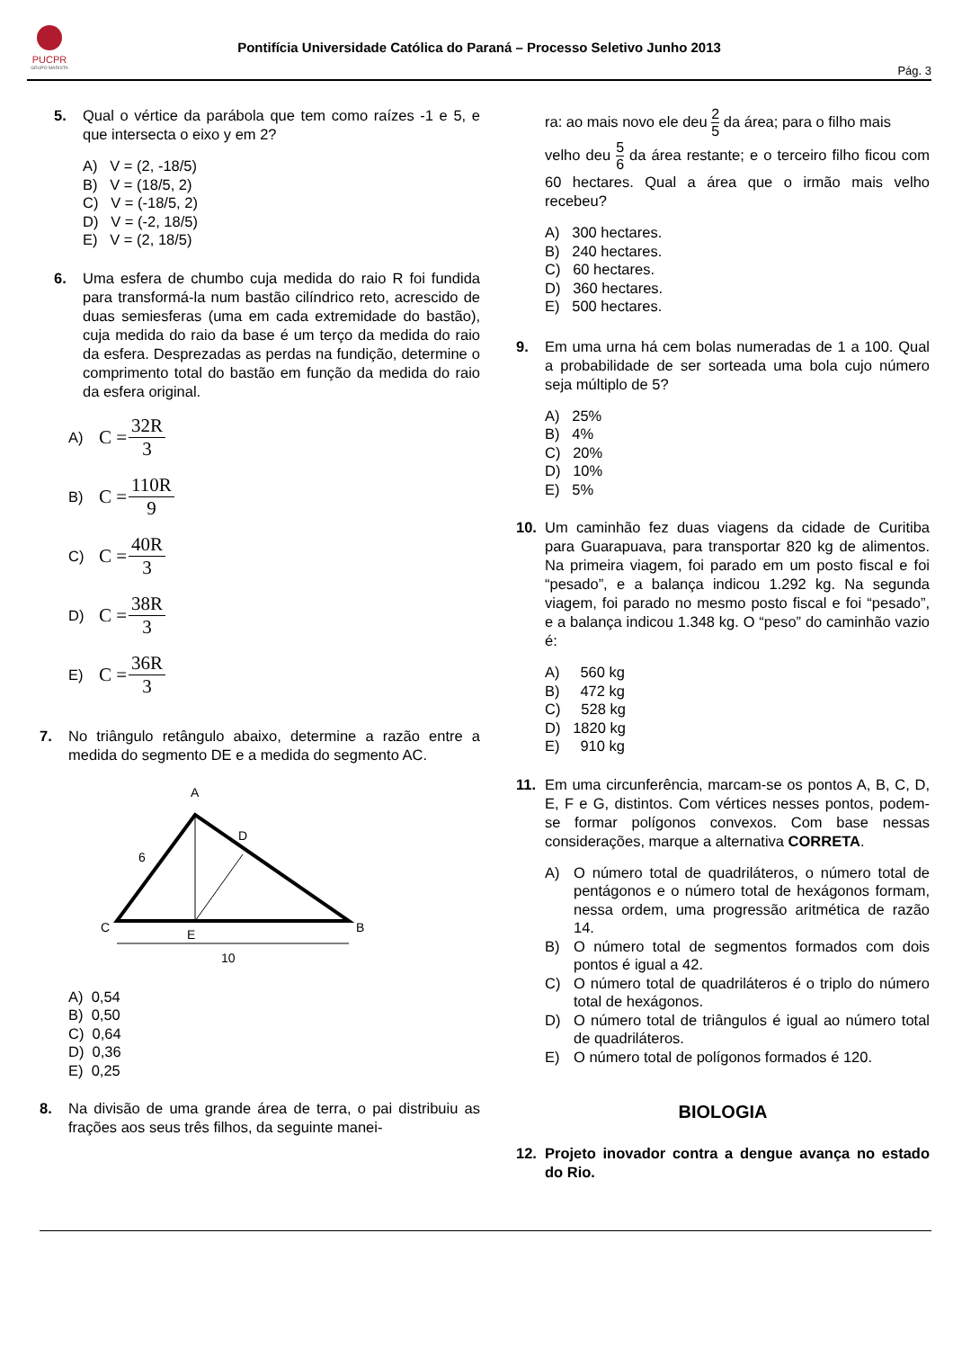PUCPR
GRUPO MARISTA
Pontifícia Universidade Católica do Paraná – Processo Seletivo Junho 2013
Pág. 3
5. Qual o vértice da parábola que tem como raízes -1 e 5, e que intersecta o eixo y em 2?
A) V = (2, -18/5)
B) V = (18/5, 2)
C) V = (-18/5, 2)
D) V = (-2, 18/5)
E) V = (2, 18/5)
6. Uma esfera de chumbo cuja medida do raio R foi fundida para transformá-la num bastão cilíndrico reto, acrescido de duas semiesferas (uma em cada extremidade do bastão), cuja medida do raio da base é um terço da medida do raio da esfera. Desprezadas as perdas na fundição, determine o comprimento total do bastão em função da medida do raio da esfera original.
A) C = 32R 3
B) C = 110R 9
C) C = 40R 3
D) C = 38R 3
E) C = 36R 3
7. No triângulo retângulo abaixo, determine a razão entre a medida do segmento DE e a medida do segmento AC.
A
D
6
C
E
B
10
A) 0,54
B) 0,50
C) 0,64
D) 0,36
E) 0,25
8. Na divisão de uma grande área de terra, o pai distribuiu as frações aos seus três filhos, da seguinte manei-
ra: ao mais novo ele deu 2 5 da área; para o filho mais
velho deu 5 6 da área restante; e o terceiro filho ficou com 60 hectares. Qual a área que o irmão mais velho recebeu?
A) 300 hectares.
B) 240 hectares.
C) 60 hectares.
D) 360 hectares.
E) 500 hectares.
9. Em uma urna há cem bolas numeradas de 1 a 100. Qual a probabilidade de ser sorteada uma bola cujo número seja múltiplo de 5?
A) 25%
B) 4%
C) 20%
D) 10%
E) 5%
10. Um caminhão fez duas viagens da cidade de Curitiba para Guarapuava, para transportar 820 kg de alimentos. Na primeira viagem, foi parado em um posto fiscal e foi “pesado”, e a balança indicou 1.292 kg. Na segunda viagem, foi parado no mesmo posto fiscal e foi “pesado”, e a balança indicou 1.348 kg. O “peso” do caminhão vazio é:
A) 560 kg
B) 472 kg
C) 528 kg
D) 1820 kg
E) 910 kg
11. Em uma circunferência, marcam-se os pontos A, B, C, D, E, F e G, distintos. Com vértices nesses pontos, podem-se formar polígonos convexos. Com base nessas considerações, marque a alternativa CORRETA.
A) O número total de quadriláteros, o número total de pentágonos e o número total de hexágonos formam, nessa ordem, uma progressão aritmética de razão 14.
B) O número total de segmentos formados com dois pontos é igual a 42.
C) O número total de quadriláteros é o triplo do número total de hexágonos.
D) O número total de triângulos é igual ao número total de quadriláteros.
E) O número total de polígonos formados é 120.
BIOLOGIA
12. Projeto inovador contra a dengue avança no estado do Rio.